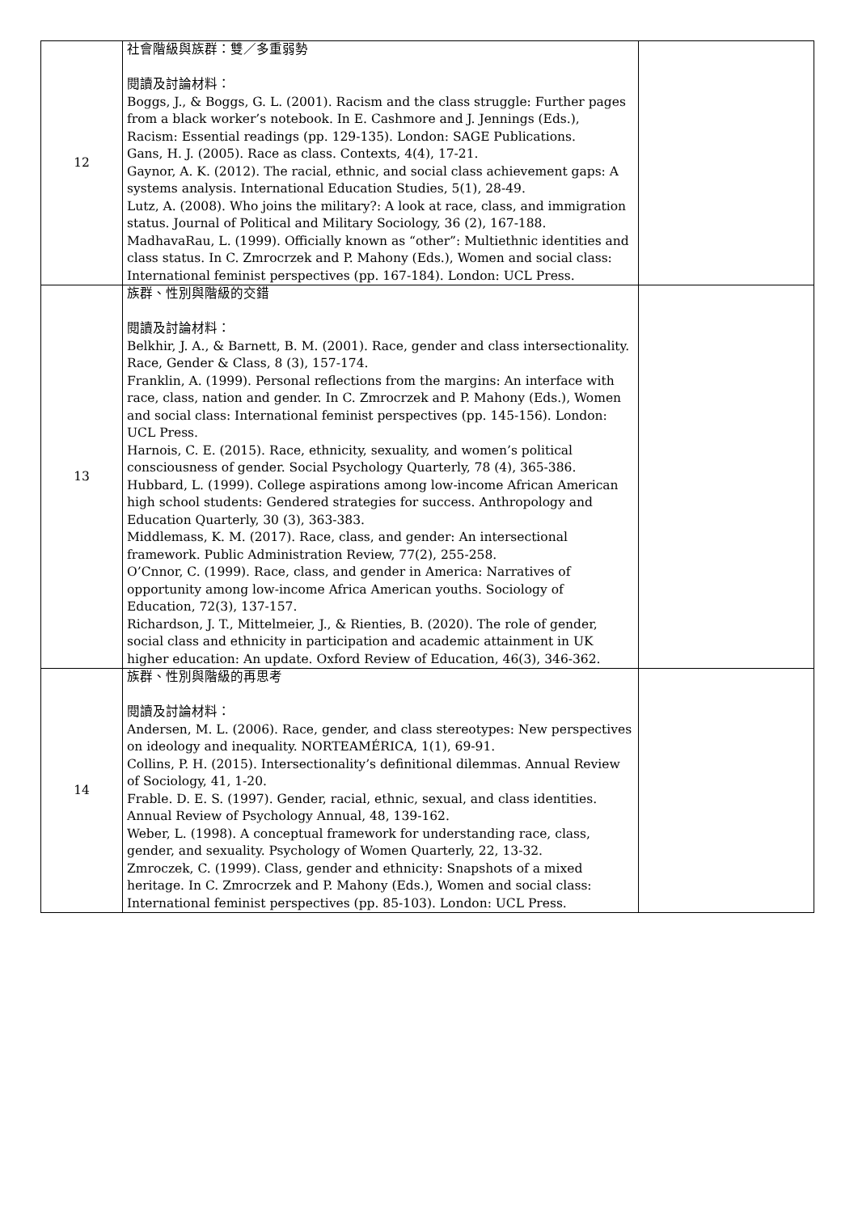| 12 | 社會階級與族群：雙／多重弱勢 閱讀及討論材料： Boggs, J., & Boggs, G. L. (2001). Racism and the class struggle: Further pages from a black worker’s notebook. In E. Cashmore and J. Jennings (Eds.), Racism: Essential readings (pp. 129-135). London: SAGE Publications. Gans, H. J. (2005). Race as class. Contexts, 4(4), 17-21. Gaynor, A. K. (2012). The racial, ethnic, and social class achievement gaps: A systems analysis. International Education Studies, 5(1), 28-49. Lutz, A. (2008). Who joins the military?: A look at race, class, and immigration status. Journal of Political and Military Sociology, 36 (2), 167-188. MadhavaRau, L. (1999). Officially known as “other”: Multiethnic identities and class status. In C. Zmrocrzek and P. Mahony (Eds.), Women and social class: International feminist perspectives (pp. 167-184). London: UCL Press. | |
| 13 | 族群、性別與階級的交錯 閱讀及討論材料： Belkhir, J. A., & Barnett, B. M. (2001). Race, gender and class intersectionality. Race, Gender & Class, 8 (3), 157-174. Franklin, A. (1999). Personal reflections from the margins: An interface with race, class, nation and gender. In C. Zmrocrzek and P. Mahony (Eds.), Women and social class: International feminist perspectives (pp. 145-156). London: UCL Press. Harnois, C. E. (2015). Race, ethnicity, sexuality, and women’s political consciousness of gender. Social Psychology Quarterly, 78 (4), 365-386. Hubbard, L. (1999). College aspirations among low-income African American high school students: Gendered strategies for success. Anthropology and Education Quarterly, 30 (3), 363-383. Middlemass, K. M. (2017). Race, class, and gender: An intersectional framework. Public Administration Review, 77(2), 255-258. O’Cnnor, C. (1999). Race, class, and gender in America: Narratives of opportunity among low-income Africa American youths. Sociology of Education, 72(3), 137-157. Richardson, J. T., Mittelmeier, J., & Rienties, B. (2020). The role of gender, social class and ethnicity in participation and academic attainment in UK higher education: An update. Oxford Review of Education, 46(3), 346-362. | |
| 14 | 族群、性別與階級的再思考 閱讀及討論材料： Andersen, M. L. (2006). Race, gender, and class stereotypes: New perspectives on ideology and inequality. NORTEAMÉRICA, 1(1), 69-91. Collins, P. H. (2015). Intersectionality’s definitional dilemmas. Annual Review of Sociology, 41, 1-20. Frable. D. E. S. (1997). Gender, racial, ethnic, sexual, and class identities. Annual Review of Psychology Annual, 48, 139-162. Weber, L. (1998). A conceptual framework for understanding race, class, gender, and sexuality. Psychology of Women Quarterly, 22, 13-32. Zmroczek, C. (1999). Class, gender and ethnicity: Snapshots of a mixed heritage. In C. Zmrocrzek and P. Mahony (Eds.), Women and social class: International feminist perspectives (pp. 85-103). London: UCL Press. | |